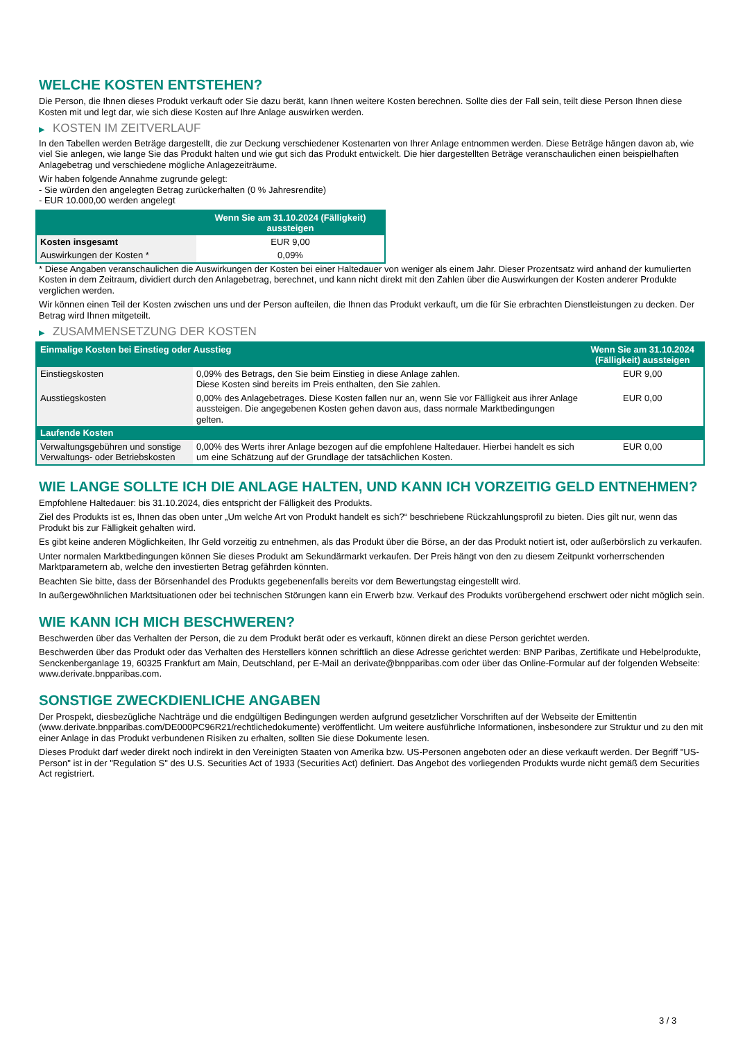WELCHE KOSTEN ENTSTEHEN?
Die Person, die Ihnen dieses Produkt verkauft oder Sie dazu berät, kann Ihnen weitere Kosten berechnen. Sollte dies der Fall sein, teilt diese Person Ihnen diese Kosten mit und legt dar, wie sich diese Kosten auf Ihre Anlage auswirken werden.
▶ KOSTEN IM ZEITVERLAUF
In den Tabellen werden Beträge dargestellt, die zur Deckung verschiedener Kostenarten von Ihrer Anlage entnommen werden. Diese Beträge hängen davon ab, wie viel Sie anlegen, wie lange Sie das Produkt halten und wie gut sich das Produkt entwickelt. Die hier dargestellten Beträge veranschaulichen einen beispielhaften Anlagebetrag und verschiedene mögliche Anlagezeiträume.
Wir haben folgende Annahme zugrunde gelegt:
- Sie würden den angelegten Betrag zurückerhalten (0 % Jahresrendite)
- EUR 10.000,00 werden angelegt
| | Wenn Sie am 31.10.2024 (Fälligkeit) aussteigen |
| --- | --- |
| Kosten insgesamt | EUR 9,00 |
| Auswirkungen der Kosten * | 0,09% |
* Diese Angaben veranschaulichen die Auswirkungen der Kosten bei einer Haltedauer von weniger als einem Jahr. Dieser Prozentsatz wird anhand der kumulierten Kosten in dem Zeitraum, dividiert durch den Anlagebetrag, berechnet, und kann nicht direkt mit den Zahlen über die Auswirkungen der Kosten anderer Produkte verglichen werden.
Wir können einen Teil der Kosten zwischen uns und der Person aufteilen, die Ihnen das Produkt verkauft, um die für Sie erbrachten Dienstleistungen zu decken. Der Betrag wird Ihnen mitgeteilt.
▶ ZUSAMMENSETZUNG DER KOSTEN
| Einmalige Kosten bei Einstieg oder Ausstieg | | Wenn Sie am 31.10.2024 (Fälligkeit) aussteigen |
| --- | --- | --- |
| Einstiegskosten | 0,09% des Betrags, den Sie beim Einstieg in diese Anlage zahlen. Diese Kosten sind bereits im Preis enthalten, den Sie zahlen. | EUR 9,00 |
| Ausstiegskosten | 0,00% des Anlagebetrages. Diese Kosten fallen nur an, wenn Sie vor Fälligkeit aus ihrer Anlage aussteigen. Die angegebenen Kosten gehen davon aus, dass normale Marktbedingungen gelten. | EUR 0,00 |
| Laufende Kosten | | |
| Verwaltungsgebühren und sonstige Verwaltungs- oder Betriebskosten | 0,00% des Werts ihrer Anlage bezogen auf die empfohlene Haltedauer. Hierbei handelt es sich um eine Schätzung auf der Grundlage der tatsächlichen Kosten. | EUR 0,00 |
WIE LANGE SOLLTE ICH DIE ANLAGE HALTEN, UND KANN ICH VORZEITIG GELD ENTNEHMEN?
Empfohlene Haltedauer: bis 31.10.2024, dies entspricht der Fälligkeit des Produkts.
Ziel des Produkts ist es, Ihnen das oben unter „Um welche Art von Produkt handelt es sich?“ beschriebene Rückzahlungsprofil zu bieten. Dies gilt nur, wenn das Produkt bis zur Fälligkeit gehalten wird.
Es gibt keine anderen Möglichkeiten, Ihr Geld vorzeitig zu entnehmen, als das Produkt über die Börse, an der das Produkt notiert ist, oder außerbörslich zu verkaufen.
Unter normalen Marktbedingungen können Sie dieses Produkt am Sekundärmarkt verkaufen. Der Preis hängt von den zu diesem Zeitpunkt vorherrschenden Marktparametern ab, welche den investierten Betrag gefährden könnten.
Beachten Sie bitte, dass der Börsenhandel des Produkts gegebenenfalls bereits vor dem Bewertungstag eingestellt wird.
In außergewöhnlichen Marktsituationen oder bei technischen Störungen kann ein Erwerb bzw. Verkauf des Produkts vorübergehend erschwert oder nicht möglich sein.
WIE KANN ICH MICH BESCHWEREN?
Beschwerden über das Verhalten der Person, die zu dem Produkt berät oder es verkauft, können direkt an diese Person gerichtet werden.
Beschwerden über das Produkt oder das Verhalten des Herstellers können schriftlich an diese Adresse gerichtet werden: BNP Paribas, Zertifikate und Hebelprodukte, Senckenberganlage 19, 60325 Frankfurt am Main, Deutschland, per E-Mail an derivate@bnpparibas.com oder über das Online-Formular auf der folgenden Webseite: www.derivate.bnpparibas.com.
SONSTIGE ZWECKDIENLICHE ANGABEN
Der Prospekt, diesbezügliche Nachträge und die endgültigen Bedingungen werden aufgrund gesetzlicher Vorschriften auf der Webseite der Emittentin (www.derivate.bnpparibas.com/DE000PC96R21/rechtlichedokumente) veröffentlicht. Um weitere ausführliche Informationen, insbesondere zur Struktur und zu den mit einer Anlage in das Produkt verbundenen Risiken zu erhalten, sollten Sie diese Dokumente lesen.
Dieses Produkt darf weder direkt noch indirekt in den Vereinigten Staaten von Amerika bzw. US-Personen angeboten oder an diese verkauft werden. Der Begriff "US-Person" ist in der "Regulation S" des U.S. Securities Act of 1933 (Securities Act) definiert. Das Angebot des vorliegenden Produkts wurde nicht gemäß dem Securities Act registriert.
3 / 3